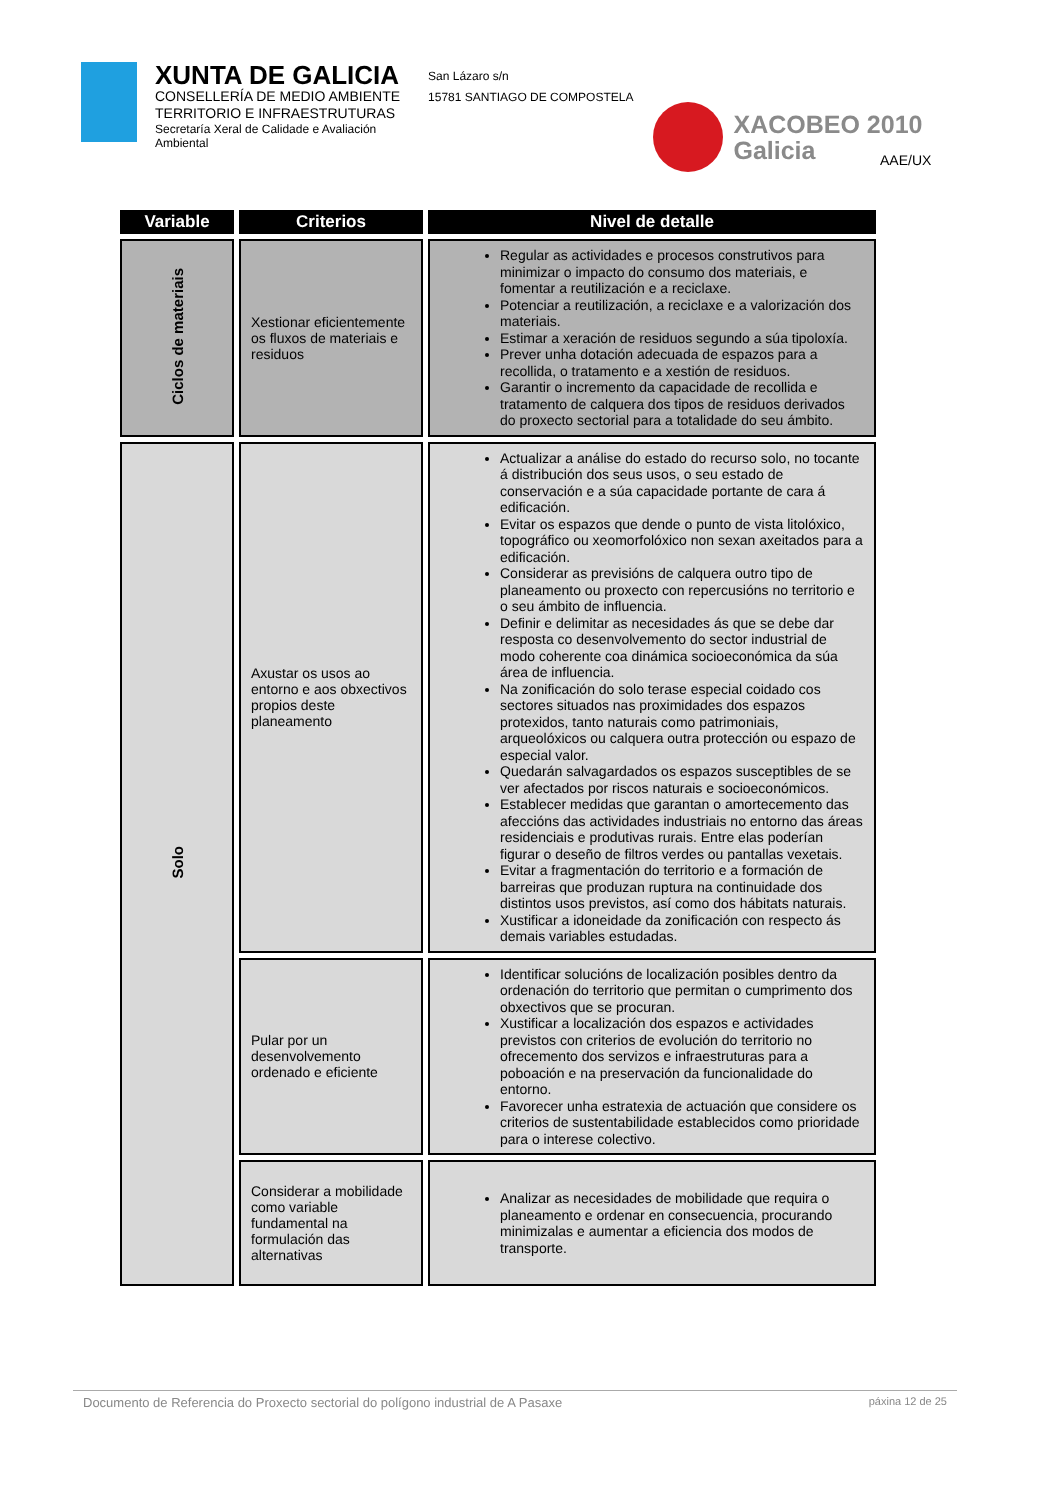XUNTA DE GALICIA
CONSELLERÍA DE MEDIO AMBIENTE
TERRITORIO E INFRAESTRUTURAS
Secretaría Xeral de Calidade e Avaliación
Ambiental
San Lázaro s/n
15781 SANTIAGO DE COMPOSTELA
XACOBEO 2010
Galicia
AAE/UX
| Variable | Criterios | Nivel de detalle |
| --- | --- | --- |
| Ciclos de materiais | Xestionar eficientemente os fluxos de materiais e residuos | Regular as actividades e procesos construtivos para minimizar o impacto do consumo dos materiais, e fomentar a reutilización e a reciclaxe. Potenciar a reutilización, a reciclaxe e a valorización dos materiais. Estimar a xeración de residuos segundo a súa tipoloxía. Prever unha dotación adecuada de espazos para a recollida, o tratamento e a xestión de residuos. Garantir o incremento da capacidade de recollida e tratamento de calquera dos tipos de residuos derivados do proxecto sectorial para a totalidade do seu ámbito. |
| Solo | Axustar os usos ao entorno e aos obxectivos propios deste planeamento | Actualizar a análise do estado do recurso solo, no tocante á distribución dos seus usos, o seu estado de conservación e a súa capacidade portante de cara á edificación. Evitar os espazos que dende o punto de vista litolóxico, topográfico ou xeomorfolóxico non sexan axeitados para a edificación. Considerar as previsións de calquera outro tipo de planeamento ou proxecto con repercusións no territorio e o seu ámbito de influencia. Definir e delimitar as necesidades ás que se debe dar resposta co desenvolvemento do sector industrial de modo coherente coa dinámica socioeconómica da súa área de influencia. Na zonificación do solo terase especial coidado cos sectores situados nas proximidades dos espazos protexidos, tanto naturais como patrimoniais, arqueolóxicos ou calquera outra protección ou espazo de especial valor. Quedarán salvagardados os espazos susceptibles de se ver afectados por riscos naturais e socioeconómicos. Establecer medidas que garantan o amortecemento das afeccións das actividades industriais no entorno das áreas residenciais e produtivas rurais. Entre elas poderían figurar o deseño de filtros verdes ou pantallas vexetais. Evitar a fragmentación do territorio e a formación de barreiras que produzan ruptura na continuidade dos distintos usos previstos, así como dos hábitats naturais. Xustificar a idoneidade da zonificación con respecto ás demais variables estudadas. |
| | Pular por un desenvolvemento ordenado e eficiente | Identificar solucións de localización posibles dentro da ordenación do territorio que permitan o cumprimento dos obxectivos que se procuran. Xustificar a localización dos espazos e actividades previstos con criterios de evolución do territorio no ofrecemento dos servizos e infraestruturas para a poboación e na preservación da funcionalidade do entorno. Favorecer unha estratexia de actuación que considere os criterios de sustentabilidade establecidos como prioridade para o interese colectivo. |
| | Considerar a mobilidade como variable fundamental na formulación das alternativas | Analizar as necesidades de mobilidade que requira o planeamento e ordenar en consecuencia, procurando minimizalas e aumentar a eficiencia dos modos de transporte. |
Documento de Referencia do Proxecto sectorial do polígono industrial de A Pasaxe páxina 12 de 25